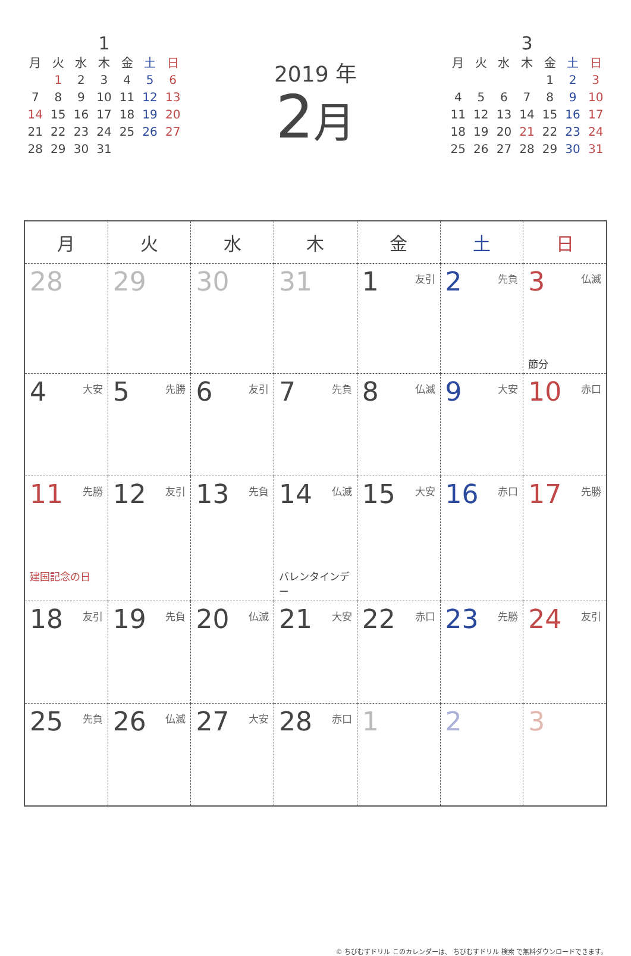1
| 月 | 火 | 水 | 木 | 金 | 土 | 日 |
| --- | --- | --- | --- | --- | --- | --- |
| | 1 | 2 | 3 | 4 | 5 | 6 |
| 7 | 8 | 9 | 10 | 11 | 12 | 13 |
| 14 | 15 | 16 | 17 | 18 | 19 | 20 |
| 21 | 22 | 23 | 24 | 25 | 26 | 27 |
| 28 | 29 | 30 | 31 | | | |
2019 年
2月
3
| 月 | 火 | 水 | 木 | 金 | 土 | 日 |
| --- | --- | --- | --- | --- | --- | --- |
| | | | | 1 | 2 | 3 |
| 4 | 5 | 6 | 7 | 8 | 9 | 10 |
| 11 | 12 | 13 | 14 | 15 | 16 | 17 |
| 18 | 19 | 20 | 21 | 22 | 23 | 24 |
| 25 | 26 | 27 | 28 | 29 | 30 | 31 |
| 月 | 火 | 水 | 木 | 金 | 土 | 日 |
| --- | --- | --- | --- | --- | --- | --- |
| 28 | 29 | 30 | 31 | 1 友引 | 2 先負 | 3 仏滅 節分 |
| 4 大安 | 5 先勝 | 6 友引 | 7 先負 | 8 仏滅 | 9 大安 | 10 赤口 |
| 11 先勝 建国記念の日 | 12 友引 | 13 先負 | 14 仏滅 バレンタインデー | 15 大安 | 16 赤口 | 17 先勝 |
| 18 友引 | 19 先負 | 20 仏滅 | 21 大安 | 22 赤口 | 23 先勝 | 24 友引 |
| 25 先負 | 26 仏滅 | 27 大安 | 28 赤口 | 1 | 2 | 3 |
© ちびむすドリル このカレンダーは、 ちびむすドリル 検索 で無料ダウンロードできます。